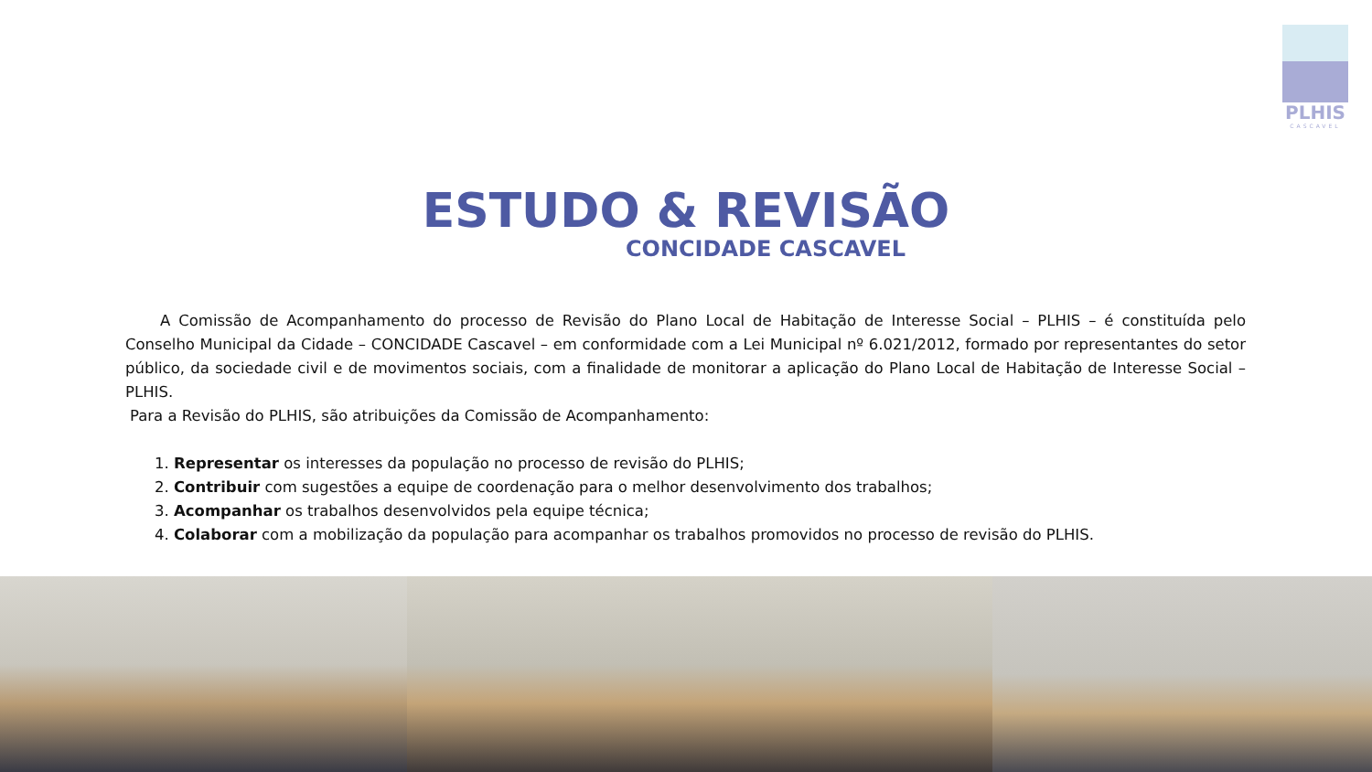PLHIS
CASCAVEL
ESTUDO & REVISÃO
CONCIDADE CASCAVEL
A Comissão de Acompanhamento do processo de Revisão do Plano Local de Habitação de Interesse Social – PLHIS – é constituída pelo Conselho Municipal da Cidade – CONCIDADE Cascavel – em conformidade com a Lei Municipal nº 6.021/2012, formado por representantes do setor público, da sociedade civil e de movimentos sociais, com a finalidade de monitorar a aplicação do Plano Local de Habitação de Interesse Social – PLHIS.
Para a Revisão do PLHIS, são atribuições da Comissão de Acompanhamento:
1. Representar os interesses da população no processo de revisão do PLHIS;
2. Contribuir com sugestões a equipe de coordenação para o melhor desenvolvimento dos trabalhos;
3. Acompanhar os trabalhos desenvolvidos pela equipe técnica;
4. Colaborar com a mobilização da população para acompanhar os trabalhos promovidos no processo de revisão do PLHIS.